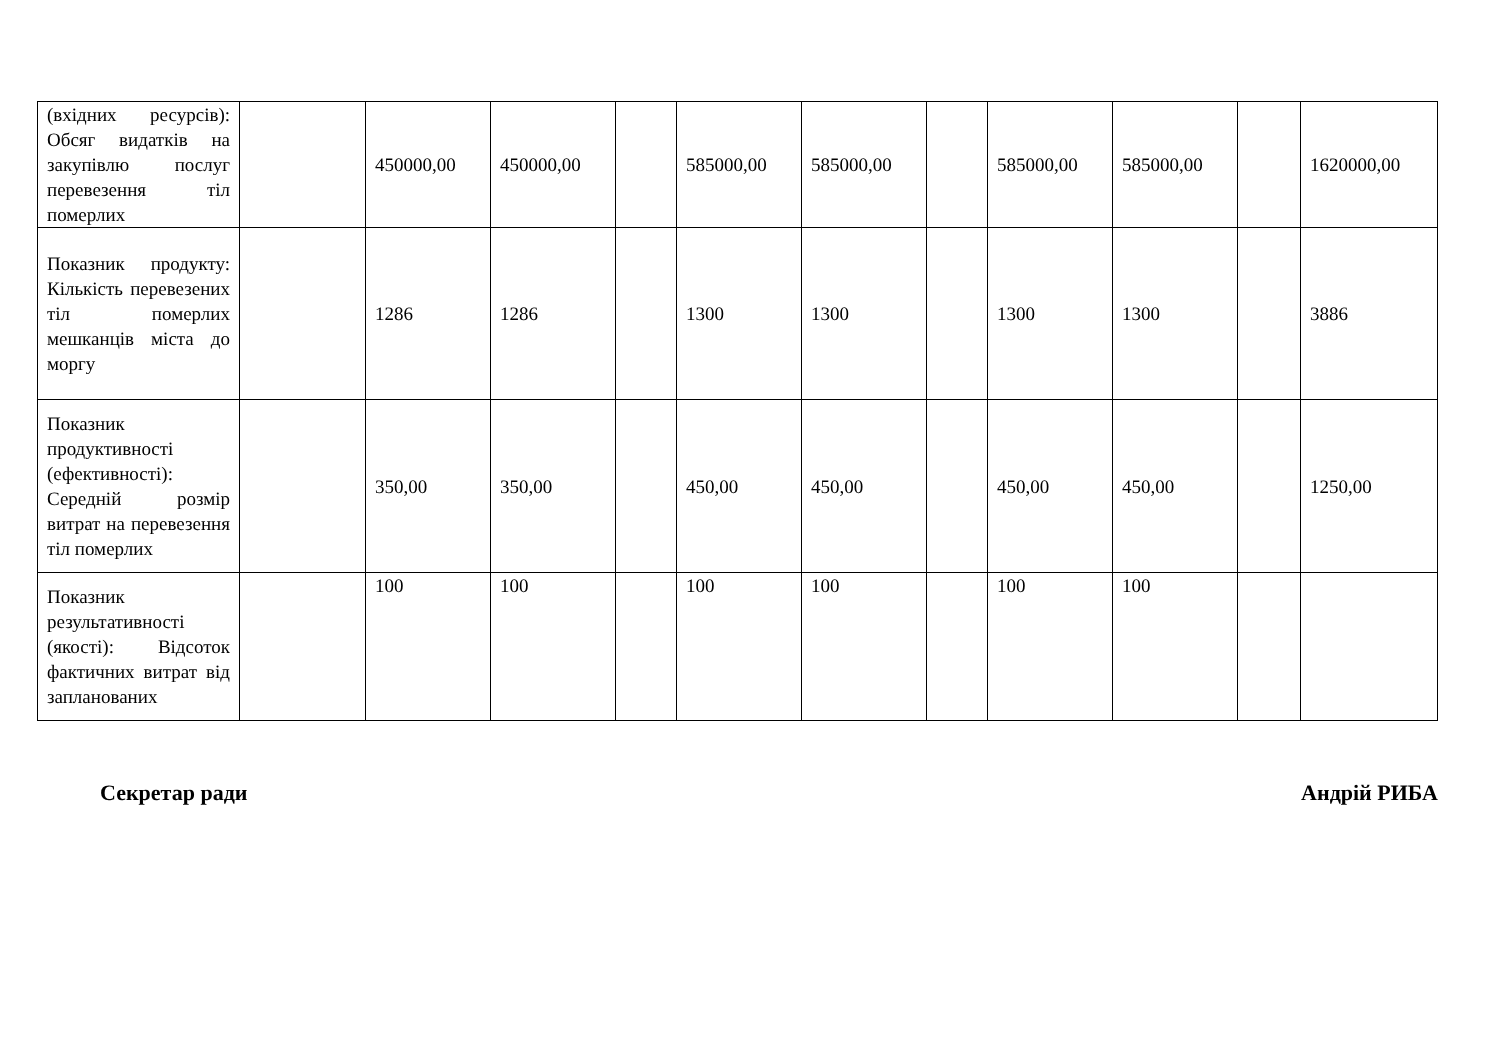| (вхідних ресурсів): Обсяг видатків на закупівлю послуг перевезення тіл померлих | | 450000,00 | 450000,00 | | 585000,00 | 585000,00 | | 585000,00 | 585000,00 | | 1620000,00 |
| Показник продукту: Кількість перевезених тіл померлих мешканців міста до моргу | | 1286 | 1286 | | 1300 | 1300 | | 1300 | 1300 | | 3886 |
| Показник продуктивності (ефективності): Середній розмір витрат на перевезення тіл померлих | | 350,00 | 350,00 | | 450,00 | 450,00 | | 450,00 | 450,00 | | 1250,00 |
| Показник результативності (якості): Відсоток фактичних витрат від запланованих | | 100 | 100 | | 100 | 100 | | 100 | 100 | | |
Секретар ради Андрій РИБА